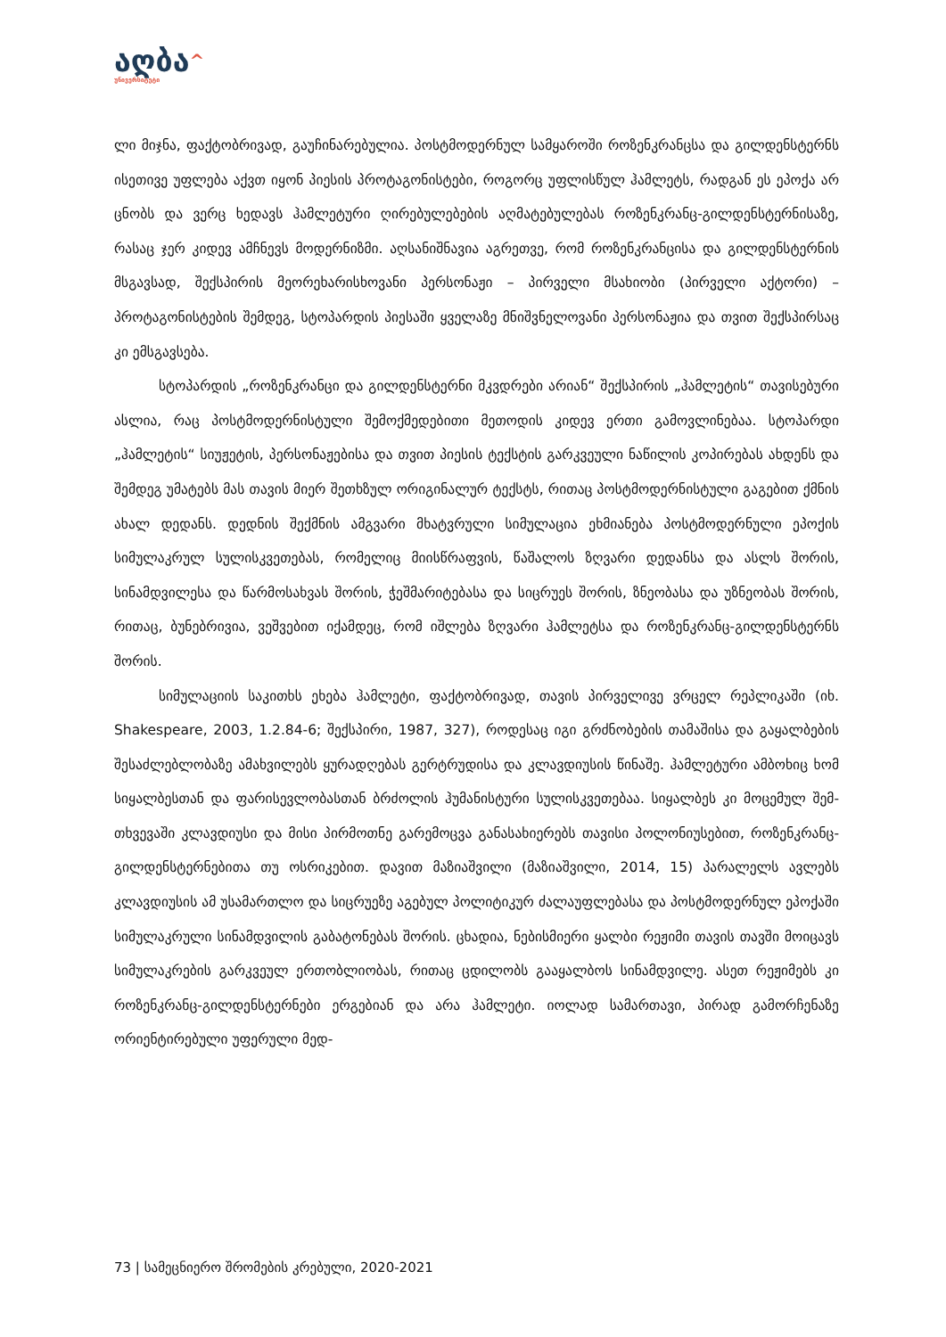აღბა^
უნივერსიტეტი
ლი მიჯნა, ფაქტობრივად, გაუჩინარებულია. პოსტმოდერნულ სამყაროში როზენკ­რანცსა და გილდენსტერნს ისეთივე უფლება აქვთ იყონ პიესის პროტაგონისტები, როგორც უფლისწულ ჰამლეტს, რადგან ეს ეპოქა არ ცნობს და ვერც ხედავს ჰამლე­ტური ღირებულებების აღმატებულებას როზენკრანც-გილდენსტერნისაზე, რასაც ჯერ კიდევ ამჩნევს მოდერნიზმი. აღსანიშნავია აგრეთვე, რომ როზენკრანცისა და გი­ლდენსტერნის მსგავსად, შექსპირის მეორეხარისხოვანი პერსონაჟი – პირველი მსა­ხიობი (პირველი აქტორი) – პროტაგონისტების შემდეგ, სტოპარდის პიესაში ყველა­ზე მნიშვნელოვანი პერსონაჟია და თვით შექსპირსაც კი ემსგავსება.
სტოპარდის „როზენკრანცი და გილდენსტერნი მკვდრები არიან“ შექსპირის „ჰამლეტის“ თავისებური ასლია, რაც პოსტმოდერნისტული შემოქმედებითი მეთო­დის კიდევ ერთი გამოვლინებაა. სტოპარდი „ჰამლეტის“ სიუჟეტის, პერსონაჟებისა და თვით პიესის ტექსტის გარკვეული ნაწილის კოპირებას ახდენს და შემდეგ უმატებს მას თავის მიერ შეთხზულ ორიგინალურ ტექსტს, რითაც პოსტმოდერნისტული გაგე­ბით ქმნის ახალ დედანს. დედნის შექმნის ამგვარი მხატვრული სიმულაცია ეხმიანება პოსტმოდერნული ეპოქის სიმულაკრულ სულისკვეთებას, რომელიც მიისწრაფვის, წაშალოს ზღვარი დედანსა და ასლს შორის, სინამდვილესა და წარმოსახვას შორის, ჭეშმარიტებასა და სიცრუეს შორის, ზნეობასა და უზნეობას შორის, რითაც, ბუნებრი­ვია, ვეშვებით იქამდეც, რომ იშლება ზღვარი ჰამლეტსა და როზენკრანც-გილდენს­ტერნს შორის.
სიმულაციის საკითხს ეხება ჰამლეტი, ფაქტობრივად, თავის პირველივე ვრცელ რეპლიკაში (იხ. Shakespeare, 2003, 1.2.84-6; შექსპირი, 1987, 327), როდესაც იგი გრძ­ნობების თამაშისა და გაყალბების შესაძლებლობაზე ამახვილებს ყურადღებას გერ­ტრუდისა და კლავდიუსის წინაშე. ჰამლეტური ამბოხიც ხომ სიყალბესთან და ფარი­სევლობასთან ბრძოლის ჰუმანისტური სულისკვეთებაა. სიყალბეს კი მოცემულ შემ­თხვევაში კლავდიუსი და მისი პირმოთნე გარემოცვა განასახიერებს თავისი პოლო­ნიუსებით, როზენკრანც-გილდენსტერნებითა თუ ოსრიკებით. დავით მაზიაშვილი (მა­ზიაშვილი, 2014, 15) პარალელს ავლებს კლავდიუსის ამ უსამართლო და სიცრუეზე აგებულ პოლიტიკურ ძალაუფლებასა და პოსტმოდერნულ ეპოქაში სიმულაკრული სინამდვილის გაბატონებას შორის. ცხადია, ნებისმიერი ყალბი რეჟიმი თავის თავში მოიცავს სიმულაკრების გარკვეულ ერთობლიობას, რითაც ცდილობს გააყალბოს სინამდვილე. ასეთ რეჟიმებს კი როზენკრანც-გილდენსტერნები ერგებიან და არა ჰა­მლეტი. იოლად სამართავი, პირად გამორჩენაზე ორიენტირებული უფერული მედ-
73 | სამეცნიერო შრომების კრებული, 2020-2021